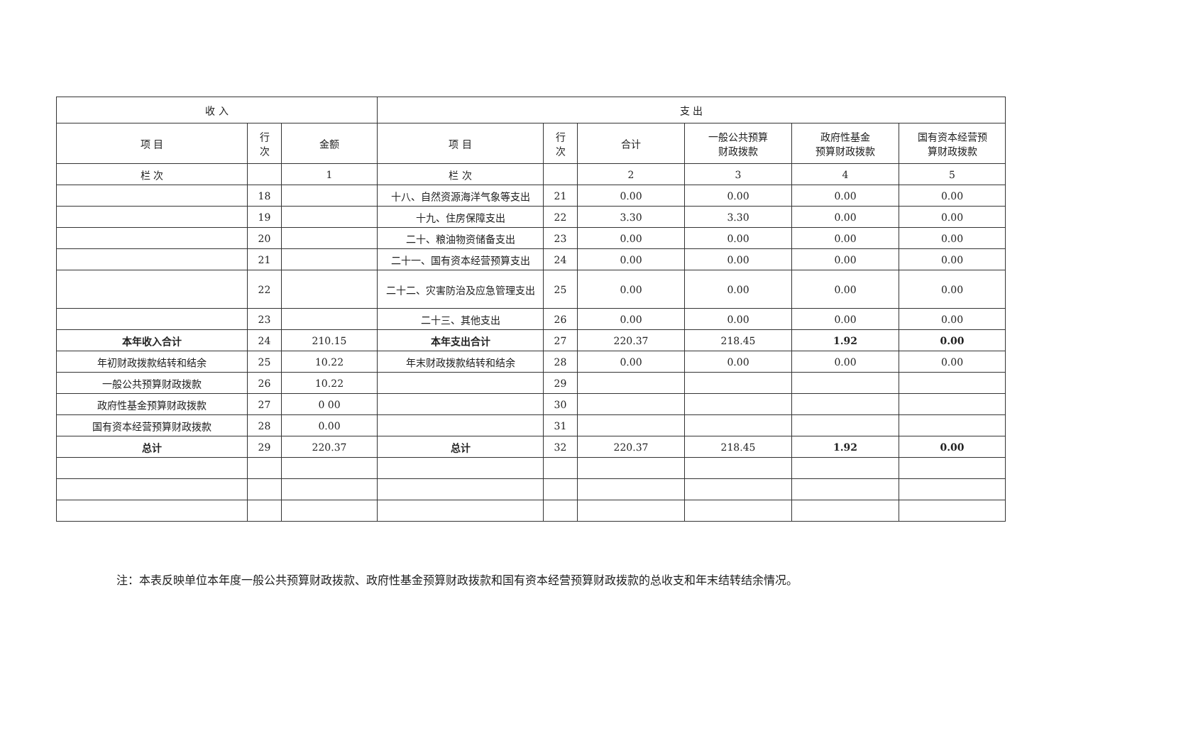| 收 入 | | | 支 出 | | | | | |
| --- | --- | --- | --- | --- | --- | --- | --- | --- |
| 项 目 | 行 次 | 金额 | 项 目 | 行 次 | 合计 | 一般公共预算 财政拨款 | 政府性基金 预算财政拨款 | 国有资本经营预 算财政拨款 |
| 栏 次 | | 1 | 栏 次 | | 2 | 3 | 4 | 5 |
| | 18 | | 十八、自然资源海洋气象等支出 | 21 | 0.00 | 0.00 | 0.00 | 0.00 |
| | 19 | | 十九、住房保障支出 | 22 | 3.30 | 3.30 | 0.00 | 0.00 |
| | 20 | | 二十、粮油物资储备支出 | 23 | 0.00 | 0.00 | 0.00 | 0.00 |
| | 21 | | 二十一、国有资本经营预算支出 | 24 | 0.00 | 0.00 | 0.00 | 0.00 |
| | 22 | | 二十二、灾害防治及应急管理支出 | 25 | 0.00 | 0.00 | 0.00 | 0.00 |
| | 23 | | 二十三、其他支出 | 26 | 0.00 | 0.00 | 0.00 | 0.00 |
| 本年收入合计 | 24 | 210.15 | 本年支出合计 | 27 | 220.37 | 218.45 | 1.92 | 0.00 |
| 年初财政拨款结转和结余 | 25 | 10.22 | 年末财政拨款结转和结余 | 28 | 0.00 | 0.00 | 0.00 | 0.00 |
| 一般公共预算财政拨款 | 26 | 10.22 | | 29 | | | | |
| 政府性基金预算财政拨款 | 27 | 0 00 | | 30 | | | | |
| 国有资本经营预算财政拨款 | 28 | 0.00 | | 31 | | | | |
| 总计 | 29 | 220.37 | 总计 | 32 | 220.37 | 218.45 | 1.92 | 0.00 |
注：本表反映单位本年度一般公共预算财政拨款、政府性基金预算财政拨款和国有资本经营预算财政拨款的总收支和年末结转结余情况。